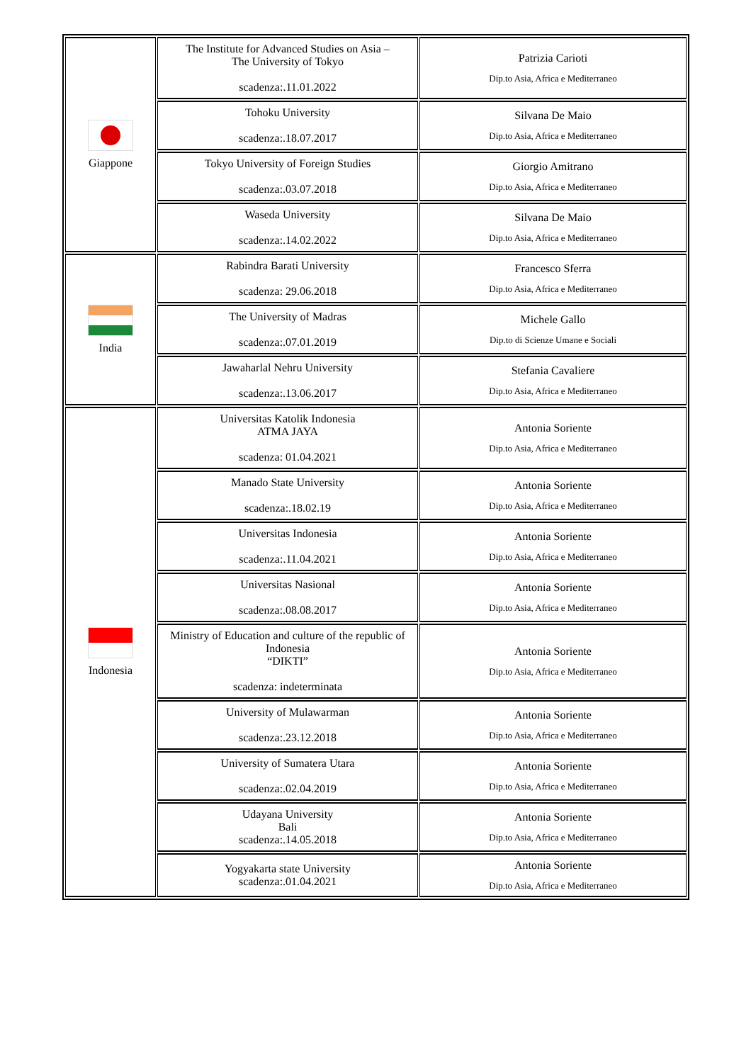| Giappone | The Institute for Advanced Studies on Asia – The University of Tokyo scadenza:.11.01.2022 | Patrizia Carioti Dip.to Asia, Africa e Mediterraneo |
| | Tohoku University scadenza:.18.07.2017 | Silvana De Maio Dip.to Asia, Africa e Mediterraneo |
| | Tokyo University of Foreign Studies scadenza:.03.07.2018 | Giorgio Amitrano Dip.to Asia, Africa e Mediterraneo |
| | Waseda University scadenza:.14.02.2022 | Silvana De Maio Dip.to Asia, Africa e Mediterraneo |
| India | Rabindra Barati University scadenza: 29.06.2018 | Francesco Sferra Dip.to Asia, Africa e Mediterraneo |
| | The University of Madras scadenza:.07.01.2019 | Michele Gallo Dip.to di Scienze Umane e Sociali |
| | Jawaharlal Nehru University scadenza:.13.06.2017 | Stefania Cavaliere Dip.to Asia, Africa e Mediterraneo |
| Indonesia | Universitas Katolik Indonesia ATMA JAYA scadenza: 01.04.2021 | Antonia Soriente Dip.to Asia, Africa e Mediterraneo |
| | Manado State University scadenza:.18.02.19 | Antonia Soriente Dip.to Asia, Africa e Mediterraneo |
| | Universitas Indonesia scadenza:.11.04.2021 | Antonia Soriente Dip.to Asia, Africa e Mediterraneo |
| | Universitas Nasional scadenza:.08.08.2017 | Antonia Soriente Dip.to Asia, Africa e Mediterraneo |
| | Ministry of Education and culture of the republic of Indonesia “DIKTI” scadenza: indeterminata | Antonia Soriente Dip.to Asia, Africa e Mediterraneo |
| | University of Mulawarman scadenza:.23.12.2018 | Antonia Soriente Dip.to Asia, Africa e Mediterraneo |
| | University of Sumatera Utara scadenza:.02.04.2019 | Antonia Soriente Dip.to Asia, Africa e Mediterraneo |
| | Udayana University Bali scadenza:.14.05.2018 | Antonia Soriente Dip.to Asia, Africa e Mediterraneo |
| | Yogyakarta state University scadenza:.01.04.2021 | Antonia Soriente Dip.to Asia, Africa e Mediterraneo |